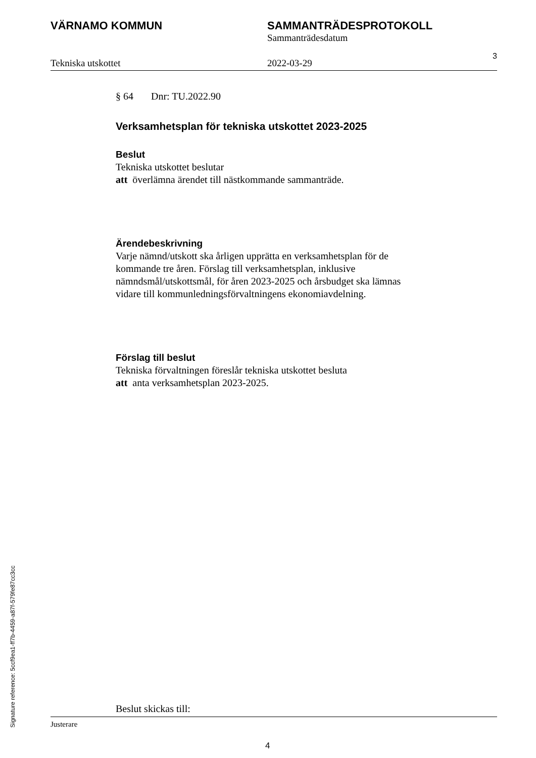VÄRNAMO KOMMUN SAMMANTRÄDESPROTOKOLL
Sammanträdesdatum
Tekniska utskottet
2022-03-29
3
§ 64 Dnr: TU.2022.90
Verksamhetsplan för tekniska utskottet 2023-2025
Beslut
Tekniska utskottet beslutar
att överlämna ärendet till nästkommande sammanträde.
Ärendebeskrivning
Varje nämnd/utskott ska årligen upprätta en verksamhetsplan för de kommande tre åren. Förslag till verksamhetsplan, inklusive nämndsmål/utskottsmål, för åren 2023-2025 och årsbudget ska lämnas vidare till kommunledningsförvaltningens ekonomiavdelning.
Förslag till beslut
Tekniska förvaltningen föreslår tekniska utskottet besluta
att anta verksamhetsplan 2023-2025.
Beslut skickas till:
Justerare
4
Signature reference: 5ccf9ea1-ff7b-4459-a87f-579fe87cc3cc